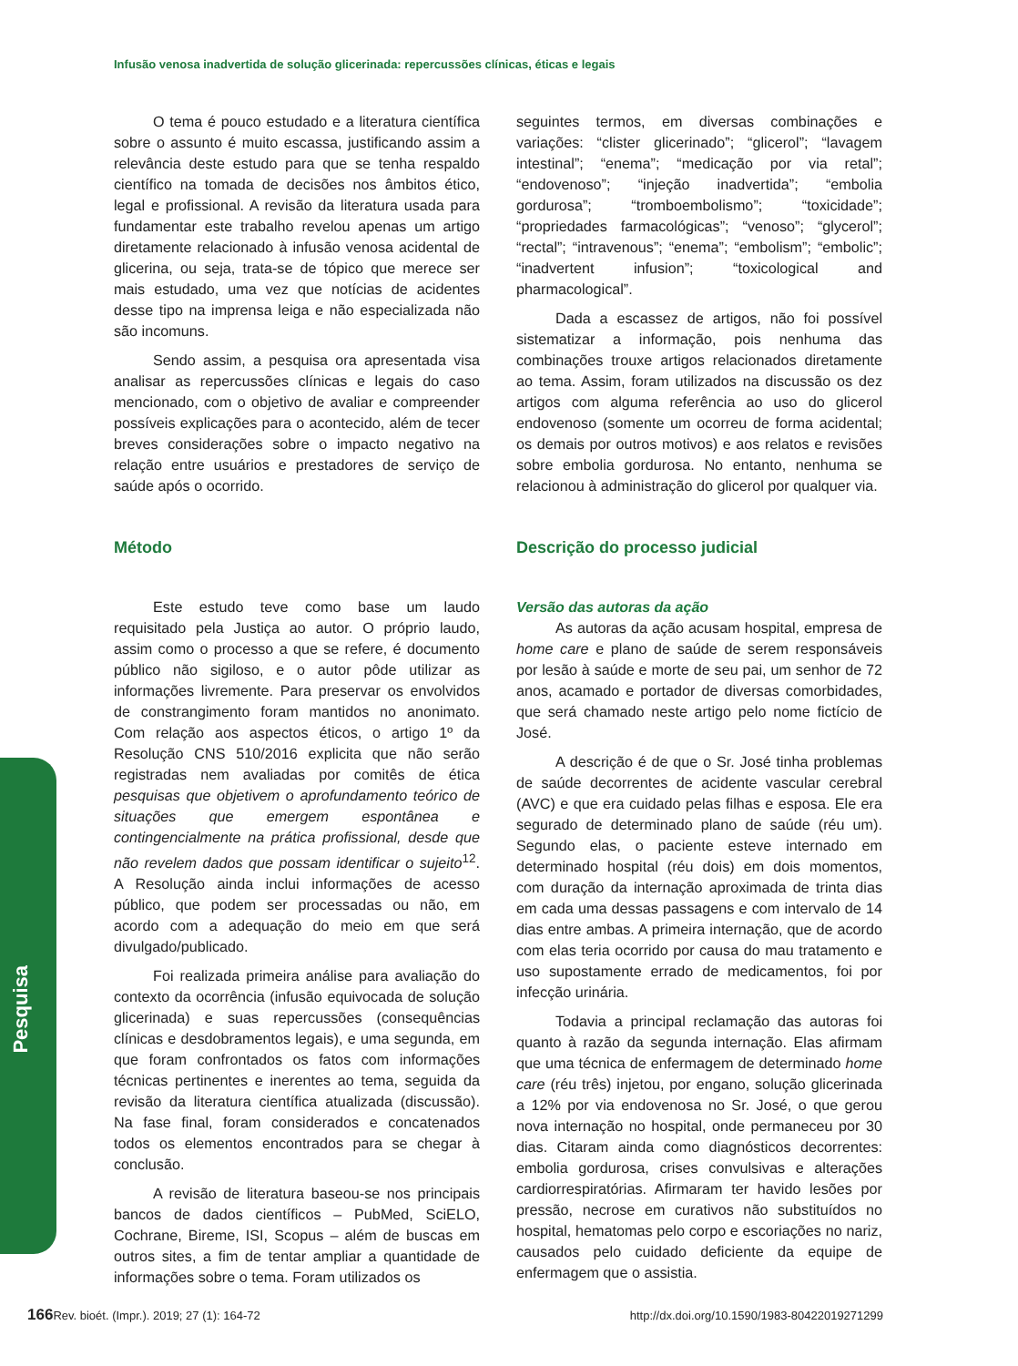Infusão venosa inadvertida de solução glicerinada: repercussões clínicas, éticas e legais
Pesquisa
O tema é pouco estudado e a literatura científica sobre o assunto é muito escassa, justificando assim a relevância deste estudo para que se tenha respaldo científico na tomada de decisões nos âmbitos ético, legal e profissional. A revisão da literatura usada para fundamentar este trabalho revelou apenas um artigo diretamente relacionado à infusão venosa acidental de glicerina, ou seja, trata-se de tópico que merece ser mais estudado, uma vez que notícias de acidentes desse tipo na imprensa leiga e não especializada não são incomuns.
Sendo assim, a pesquisa ora apresentada visa analisar as repercussões clínicas e legais do caso mencionado, com o objetivo de avaliar e compreender possíveis explicações para o acontecido, além de tecer breves considerações sobre o impacto negativo na relação entre usuários e prestadores de serviço de saúde após o ocorrido.
Método
Este estudo teve como base um laudo requisitado pela Justiça ao autor. O próprio laudo, assim como o processo a que se refere, é documento público não sigiloso, e o autor pôde utilizar as informações livremente. Para preservar os envolvidos de constrangimento foram mantidos no anonimato. Com relação aos aspectos éticos, o artigo 1º da Resolução CNS 510/2016 explicita que não serão registradas nem avaliadas por comitês de ética pesquisas que objetivem o aprofundamento teórico de situações que emergem espontânea e contingencialmente na prática profissional, desde que não revelem dados que possam identificar o sujeito<sup>12</sup>. A Resolução ainda inclui informações de acesso público, que podem ser processadas ou não, em acordo com a adequação do meio em que será divulgado/publicado.
Foi realizada primeira análise para avaliação do contexto da ocorrência (infusão equivocada de solução glicerinada) e suas repercussões (consequências clínicas e desdobramentos legais), e uma segunda, em que foram confrontados os fatos com informações técnicas pertinentes e inerentes ao tema, seguida da revisão da literatura científica atualizada (discussão). Na fase final, foram considerados e concatenados todos os elementos encontrados para se chegar à conclusão.
A revisão de literatura baseou-se nos principais bancos de dados científicos – PubMed, SciELO, Cochrane, Bireme, ISI, Scopus – além de buscas em outros sites, a fim de tentar ampliar a quantidade de informações sobre o tema. Foram utilizados os
seguintes termos, em diversas combinações e variações: “clister glicerinado”; “glicerol”; “lavagem intestinal”; “enema”; “medicação por via retal”; “endovenoso”; “injeção inadvertida”; “embolia gordurosa”; “tromboembolismo”; “toxicidade”; “propriedades farmacológicas”; “venoso”; “glycerol”; “rectal”; “intravenous”; “enema”; “embolism”; “embolic”; “inadvertent infusion”; “toxicological and pharmacological”.
Dada a escassez de artigos, não foi possível sistematizar a informação, pois nenhuma das combinações trouxe artigos relacionados diretamente ao tema. Assim, foram utilizados na discussão os dez artigos com alguma referência ao uso do glicerol endovenoso (somente um ocorreu de forma acidental; os demais por outros motivos) e aos relatos e revisões sobre embolia gordurosa. No entanto, nenhuma se relacionou à administração do glicerol por qualquer via.
Descrição do processo judicial
Versão das autoras da ação
As autoras da ação acusam hospital, empresa de home care e plano de saúde de serem responsáveis por lesão à saúde e morte de seu pai, um senhor de 72 anos, acamado e portador de diversas comorbidades, que será chamado neste artigo pelo nome fictício de José.
A descrição é de que o Sr. José tinha problemas de saúde decorrentes de acidente vascular cerebral (AVC) e que era cuidado pelas filhas e esposa. Ele era segurado de determinado plano de saúde (réu um). Segundo elas, o paciente esteve internado em determinado hospital (réu dois) em dois momentos, com duração da internação aproximada de trinta dias em cada uma dessas passagens e com intervalo de 14 dias entre ambas. A primeira internação, que de acordo com elas teria ocorrido por causa do mau tratamento e uso supostamente errado de medicamentos, foi por infecção urinária.
Todavia a principal reclamação das autoras foi quanto à razão da segunda internação. Elas afirmam que uma técnica de enfermagem de determinado home care (réu três) injetou, por engano, solução glicerinada a 12% por via endovenosa no Sr. José, o que gerou nova internação no hospital, onde permaneceu por 30 dias. Citaram ainda como diagnósticos decorrentes: embolia gordurosa, crises convulsivas e alterações cardiorrespiratórias. Afirmaram ter havido lesões por pressão, necrose em curativos não substituídos no hospital, hematomas pelo corpo e escoriações no nariz, causados pelo cuidado deficiente da equipe de enfermagem que o assistia.
166 Rev. bioét. (Impr.). 2019; 27 (1): 164-72 http://dx.doi.org/10.1590/1983-80422019271299